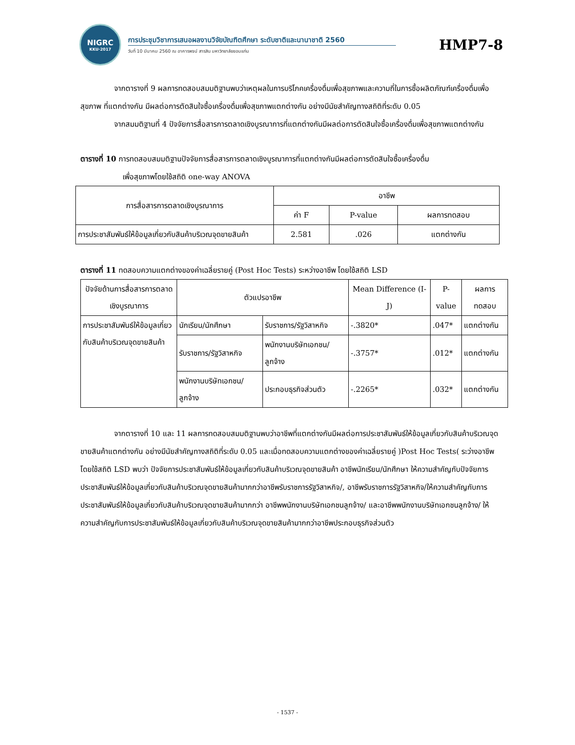NIGRC
KKU·2017
การประชุมวิชาการเสนอผลงานวิจัยบัณฑิตศึกษา ระดับชาติและนานาชาติ 2560
วันที่ 10 มีนาคม 2560 ณ อาคารพจน์ สารสิน มหาวิทยาลัยขอนแก่น
HMP7-8
จากตารางที่ 9 ผลการทดสอบสมมติฐานพบว่าเหตุผลในการบริโภคเครื่องดื่มเพื่อสุขภาพและความถี่ในการซื้อผลิตภัณฑ์เครื่องดื่มเพื่อสุขภาพ ที่แตกต่างกัน มีผลต่อการตัดสินใจซื้อเครื่องดื่มเพื่อสุขภาพแตกต่างกัน อย่างมีนัยสำคัญทางสถิติที่ระดับ 0.05
จากสมมติฐานที่ 4 ปัจจัยการสื่อสารการตลาดเชิงบูรณาการที่แตกต่างกันมีผลต่อการตัดสินใจซื้อเครื่องดื่มเพื่อสุขภาพแตกต่างกัน
ตารางที่ 10 การทดสอบสมมติฐานปัจจัยการสื่อสารการตลาดเชิงบูรณาการที่แตกต่างกันมีผลต่อการตัดสินใจซื้อเครื่องดื่ม
เพื่อสุขภาพโดยใช้สถิติ one-way ANOVA
| การสื่อสารการตลาดเชิงบูรณาการ | อาชีพ | | |
| --- | --- | --- | --- |
| | ค่า F | P-value | ผลการทดสอบ |
| การประชาสัมพันธ์ให้ข้อมูลเกี่ยวกับสินค้าบริเวณจุดขายสินค้า | 2.581 | .026 | แตกต่างกัน |
ตารางที่ 11 ทดสอบความแตกต่างของค่าเฉลี่ยรายคู่ (Post Hoc Tests) ระหว่างอาชีพ โดยใช้สถิติ LSD
| ปัจจัยด้านการสื่อสารการตลาดเชิงบูรณาการ | ตัวแปรอาชีพ | | Mean Difference (I-J) | P-value | ผลการทดสอบ |
| --- | --- | --- | --- | --- | --- |
| การประชาสัมพันธ์ให้ข้อมูลเกี่ยวกับสินค้าบริเวณจุดขายสินค้า | นักเรียน/นักศึกษา | รับราชการ/รัฐวิสาหกิจ | -.3820* | .047* | แตกต่างกัน |
| | รับราชการ/รัฐวิสาหกิจ | พนักงานบริษัทเอกชน/ลูกจ้าง | -.3757* | .012* | แตกต่างกัน |
| | พนักงานบริษัทเอกชน/ลูกจ้าง | ประกอบธุรกิจส่วนตัว | -.2265* | .032* | แตกต่างกัน |
จากตารางที่ 10 และ 11 ผลการทดสอบสมมติฐานพบว่าอาชีพที่แตกต่างกันมีผลต่อการประชาสัมพันธ์ให้ข้อมูลเกี่ยวกับสินค้าบริเวณจุดขายสินค้าแตกต่างกัน อย่างมีนัยสำคัญทางสถิติที่ระดับ 0.05 และเมื่อทดสอบความแตกต่างของค่าเฉลี่ยรายคู่ )Post Hoc Tests( ระว่างอาชีพโดยใช้สถิติ LSD พบว่า ปัจจัยการประชาสัมพันธ์ให้ข้อมูลเกี่ยวกับสินค้าบริเวณจุดขายสินค้า อาชีพนักเรียน/นักศึกษา ให้ความสำคัญกับปัจจัยการประชาสัมพันธ์ให้ข้อมูลเกี่ยวกับสินค้าบริเวณจุดขายสินค้ามากกว่าอาชีพรับราชการรัฐวิสาหกิจ/, อาชีพรับราชการรัฐวิสาหกิจ/ให้ความสำคัญกับการประชาสัมพันธ์ให้ข้อมูลเกี่ยวกับสินค้าบริเวณจุดขายสินค้ามากกว่า อาชีพพนักงานบริษัทเอกชนลูกจ้าง/ และอาชีพพนักงานบริษัทเอกชนลูกจ้าง/ ให้ความสำคัญกับการประชาสัมพันธ์ให้ข้อมูลเกี่ยวกับสินค้าบริเวณจุดขายสินค้ามากกว่าอาชีพประกอบธุรกิจส่วนตัว
- 1537 -